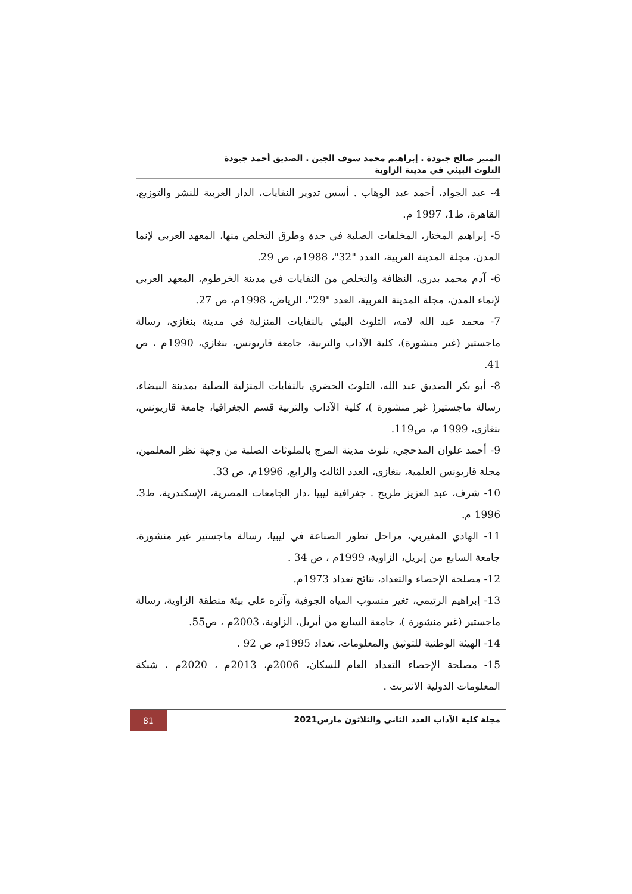المنير صالح جبودة . إبراهيم محمد سوف الجين . الصديق أحمد جبودة
التلوث البيئي في مدينة الزاوية
4- عبد الجواد، أحمد عبد الوهاب . أسس تدوير النفايات، الدار العربية للنشر والتوزيع، القاهرة، ط1، 1997 م.
5- إبراهيم المختار، المخلفات الصلبة في جدة وطرق التخلص منها، المعهد العربي لإنما المدن، مجلة المدينة العربية، العدد "32"، 1988م، ص 29.
6- آدم محمد بدري، النظافة والتخلص من النفايات في مدينة الخرطوم، المعهد العربي لإنماء المدن، مجلة المدينة العربية، العدد "29"، الرياض، 1998م، ص 27.
7- محمد عبد الله لامه، التلوث البيئي بالنفايات المنزلية في مدينة بنغازي، رسالة ماجستير (غير منشورة)، كلية الآداب والتربية، جامعة قاريونس، بنغازي، 1990م ، ص 41.
8- أبو بكر الصديق عبد الله، التلوث الحضري بالنفايات المنزلية الصلبة بمدينة البيضاء، رسالة ماجستير( غير منشورة )، كلية الآداب والتربية قسم الجغرافيا، جامعة قاريونس، بنغازي، 1999 م، ص119.
9- أحمد علوان المذحجي، تلوث مدينة المرج بالملوثات الصلبة من وجهة نظر المعلمين، مجلة قاريونس العلمية، بنغازي، العدد الثالث والرابع، 1996م، ص 33.
10- شرف، عبد العزيز طريح . جغرافية ليبيا ،دار الجامعات المصرية، الإسكندرية، ط3، 1996 م.
11- الهادي المغيربي، مراحل تطور الصناعة في ليبيا، رسالة ماجستير غير منشورة، جامعة السابع من إبريل، الزاوية، 1999م ، ص 34 .
12- مصلحة الإحصاء والتعداد، نتائج تعداد 1973م.
13- إبراهيم الرتيمي، تغير منسوب المياه الجوفية وآثره على بيئة منطقة الزاوية، رسالة ماجستير (غير منشورة )، جامعة السابع من أبريل، الزاوية، 2003م ، ص55.
14- الهيئة الوطنية للتوثيق والمعلومات، تعداد 1995م، ص 92 .
15- مصلحة الإحصاء التعداد العام للسكان، 2006م، 2013م ، 2020م ، شبكة المعلومات الدولية الانترنت .
مجلة كلية الآداب العدد الثاني والثلاثون مارس2021 81